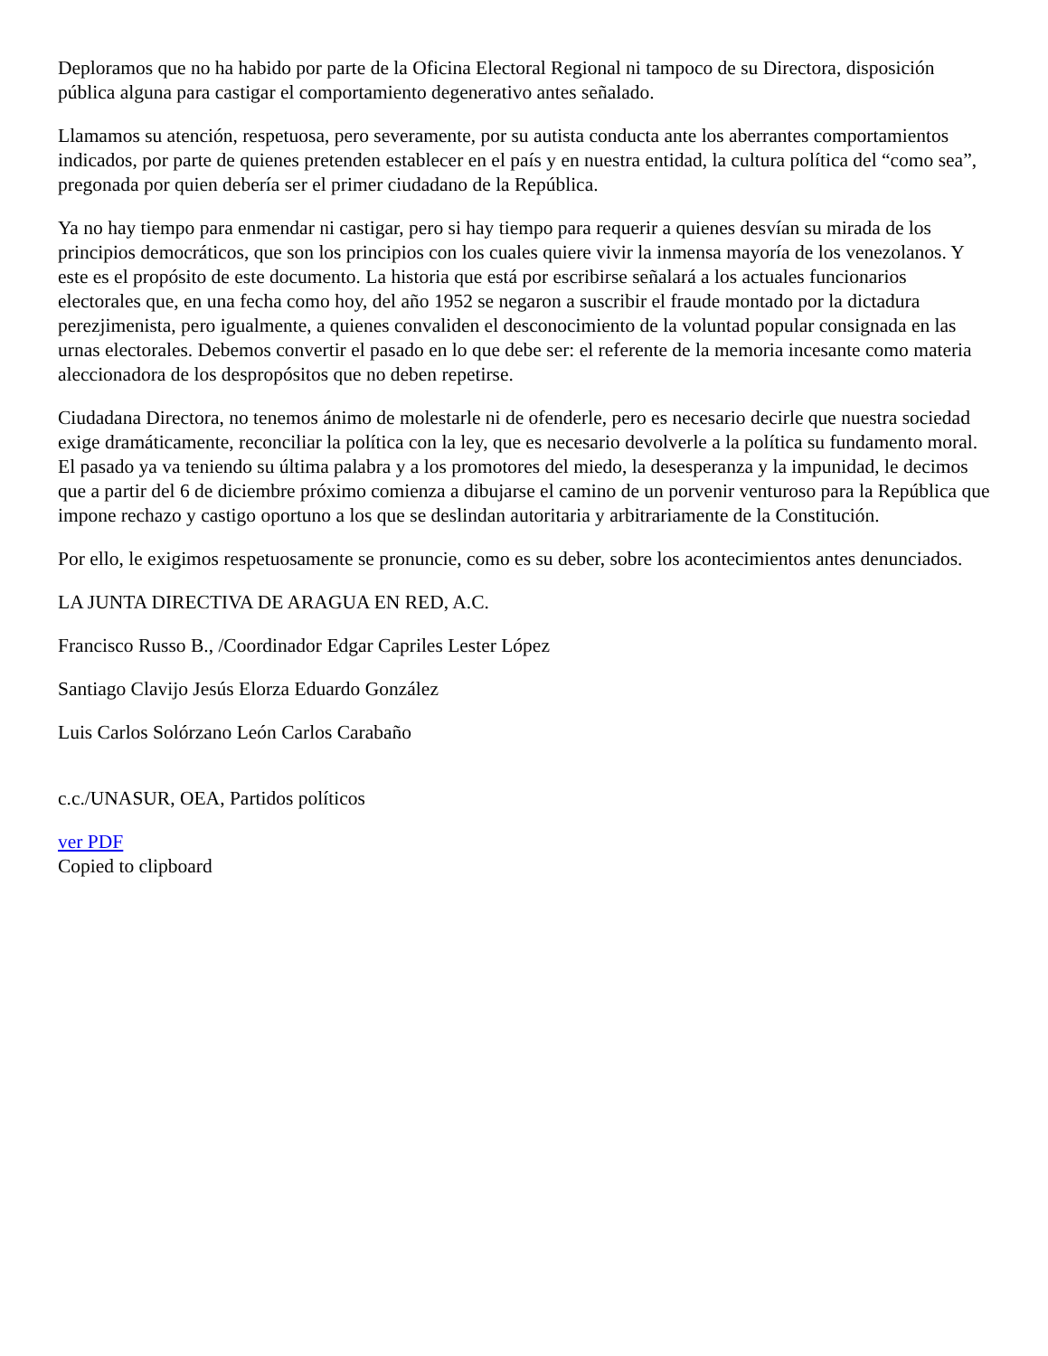Deploramos que no ha habido por parte de la Oficina Electoral Regional ni tampoco de su Directora, disposición pública alguna para castigar el comportamiento degenerativo antes señalado.
Llamamos su atención, respetuosa, pero severamente, por su autista conducta ante los aberrantes comportamientos indicados, por parte de quienes pretenden establecer en el país y en nuestra entidad, la cultura política del “como sea”, pregonada por quien debería ser el primer ciudadano de la República.
Ya no hay tiempo para enmendar ni castigar, pero si hay tiempo para requerir a quienes desvían su mirada de los principios democráticos, que son los principios con los cuales quiere vivir la inmensa mayoría de los venezolanos. Y este es el propósito de este documento. La historia que está por escribirse señalará a los actuales funcionarios electorales que, en una fecha como hoy, del año 1952 se negaron a suscribir el fraude montado por la dictadura perezjimenista, pero igualmente, a quienes convaliden el desconocimiento de la voluntad popular consignada en las urnas electorales. Debemos convertir el pasado en lo que debe ser: el referente de la memoria incesante como materia aleccionadora de los despropósitos que no deben repetirse.
Ciudadana Directora, no tenemos ánimo de molestarle ni de ofenderle, pero es necesario decirle que nuestra sociedad exige dramáticamente, reconciliar la política con la ley, que es necesario devolverle a la política su fundamento moral. El pasado ya va teniendo su última palabra y a los promotores del miedo, la desesperanza y la impunidad, le decimos que a partir del 6 de diciembre próximo comienza a dibujarse el camino de un porvenir venturoso para la República que impone rechazo y castigo oportuno a los que se deslindan autoritaria y arbitrariamente de la Constitución.
Por ello, le exigimos respetuosamente se pronuncie, como es su deber, sobre los acontecimientos antes denunciados.
LA JUNTA DIRECTIVA DE ARAGUA EN RED, A.C.
Francisco Russo B., /Coordinador Edgar Capriles Lester López
Santiago Clavijo Jesús Elorza Eduardo González
Luis Carlos Solórzano León Carlos Carabaño
c.c./UNASUR, OEA, Partidos políticos
ver PDF
Copied to clipboard